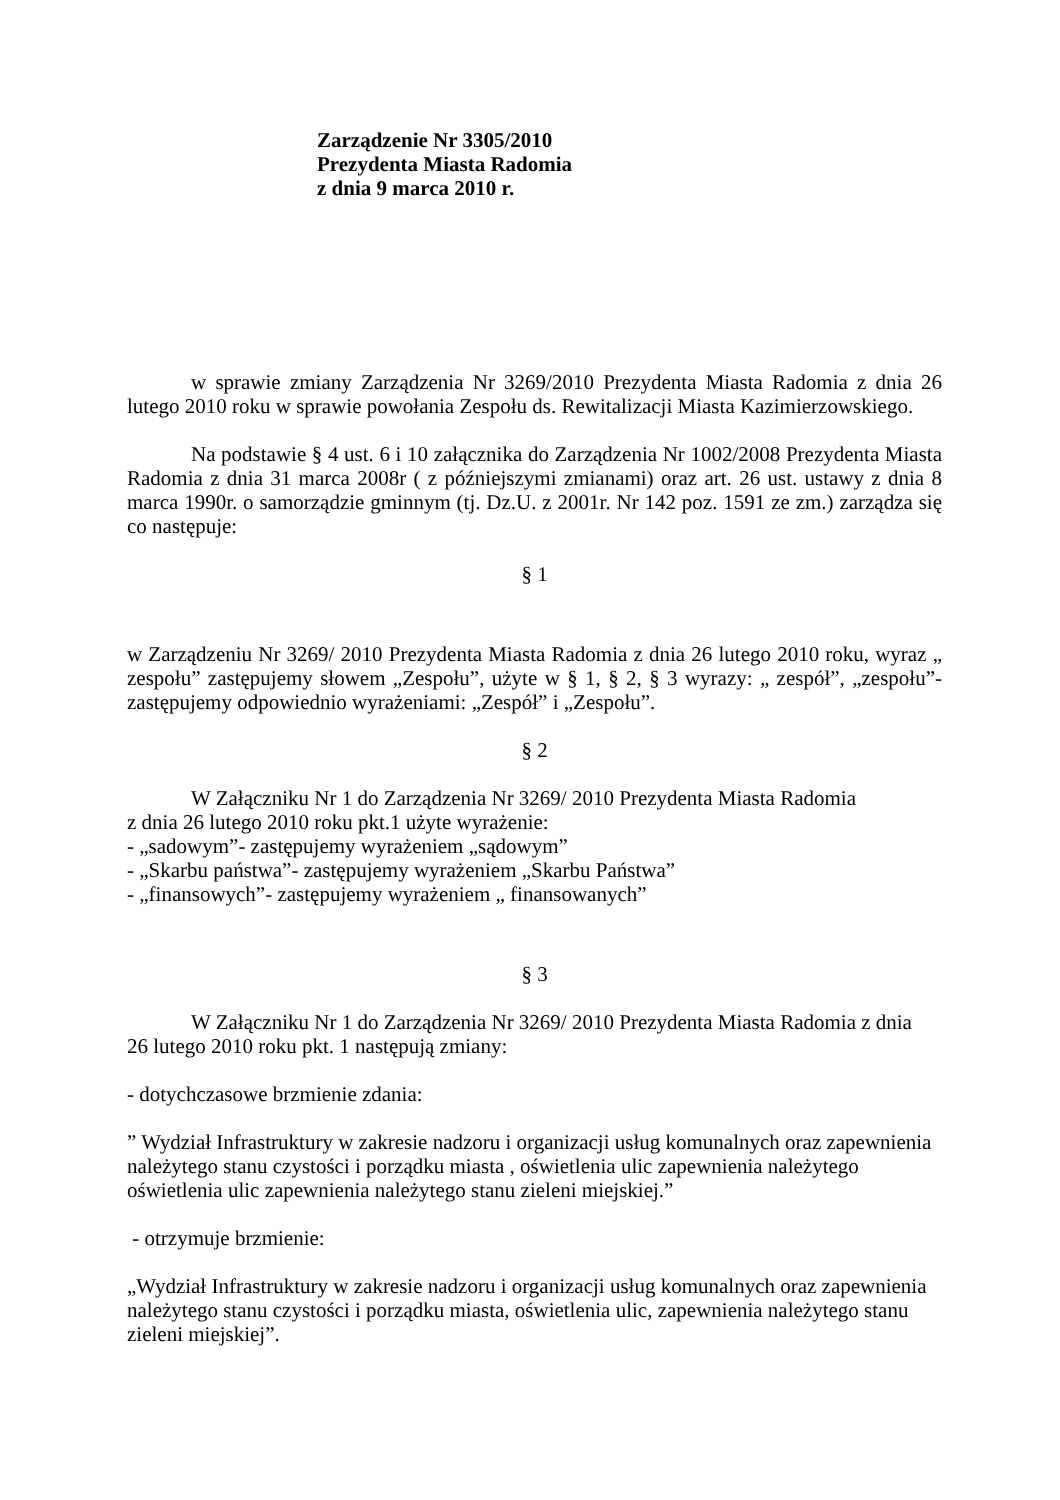Zarządzenie Nr 3305/2010
Prezydenta Miasta Radomia
z dnia 9 marca 2010 r.
w sprawie zmiany Zarządzenia Nr 3269/2010 Prezydenta Miasta Radomia z dnia 26 lutego 2010 roku w sprawie powołania Zespołu ds. Rewitalizacji Miasta Kazimierzowskiego.
Na podstawie § 4 ust. 6 i 10 załącznika do Zarządzenia Nr 1002/2008 Prezydenta Miasta Radomia z dnia 31 marca 2008r ( z późniejszymi zmianami) oraz art. 26 ust. ustawy z dnia 8 marca 1990r. o samorządzie gminnym (tj. Dz.U. z 2001r. Nr 142 poz. 1591 ze zm.) zarządza się co następuje:
§ 1
w Zarządzeniu Nr 3269/ 2010 Prezydenta Miasta Radomia z dnia 26 lutego 2010 roku, wyraz „ zespołu” zastępujemy słowem „Zespołu”, użyte w § 1, § 2, § 3 wyrazy: „ zespół”, „zespołu”- zastępujemy odpowiednio wyrażeniami: „Zespół” i „Zespołu”.
§ 2
W Załączniku Nr 1 do Zarządzenia Nr 3269/ 2010 Prezydenta Miasta Radomia
z dnia 26 lutego 2010 roku pkt.1 użyte wyrażenie:
- „sadowym”- zastępujemy wyrażeniem „sądowym”
- „Skarbu państwa”- zastępujemy wyrażeniem „Skarbu Państwa”
- „finansowych”- zastępujemy wyrażeniem „ finansowanych”
§ 3
W Załączniku Nr 1 do Zarządzenia Nr 3269/ 2010 Prezydenta Miasta Radomia z dnia
26 lutego 2010 roku pkt. 1 następują zmiany:
- dotychczasowe brzmienie zdania:
” Wydział Infrastruktury w zakresie nadzoru i organizacji usług komunalnych oraz zapewnienia należytego stanu czystości i porządku miasta , oświetlenia ulic zapewnienia należytego oświetlenia ulic zapewnienia należytego stanu zieleni miejskiej.”
- otrzymuje brzmienie:
„Wydział Infrastruktury w zakresie nadzoru i organizacji usług komunalnych oraz zapewnienia należytego stanu czystości i porządku miasta, oświetlenia ulic, zapewnienia należytego stanu zieleni miejskiej”.